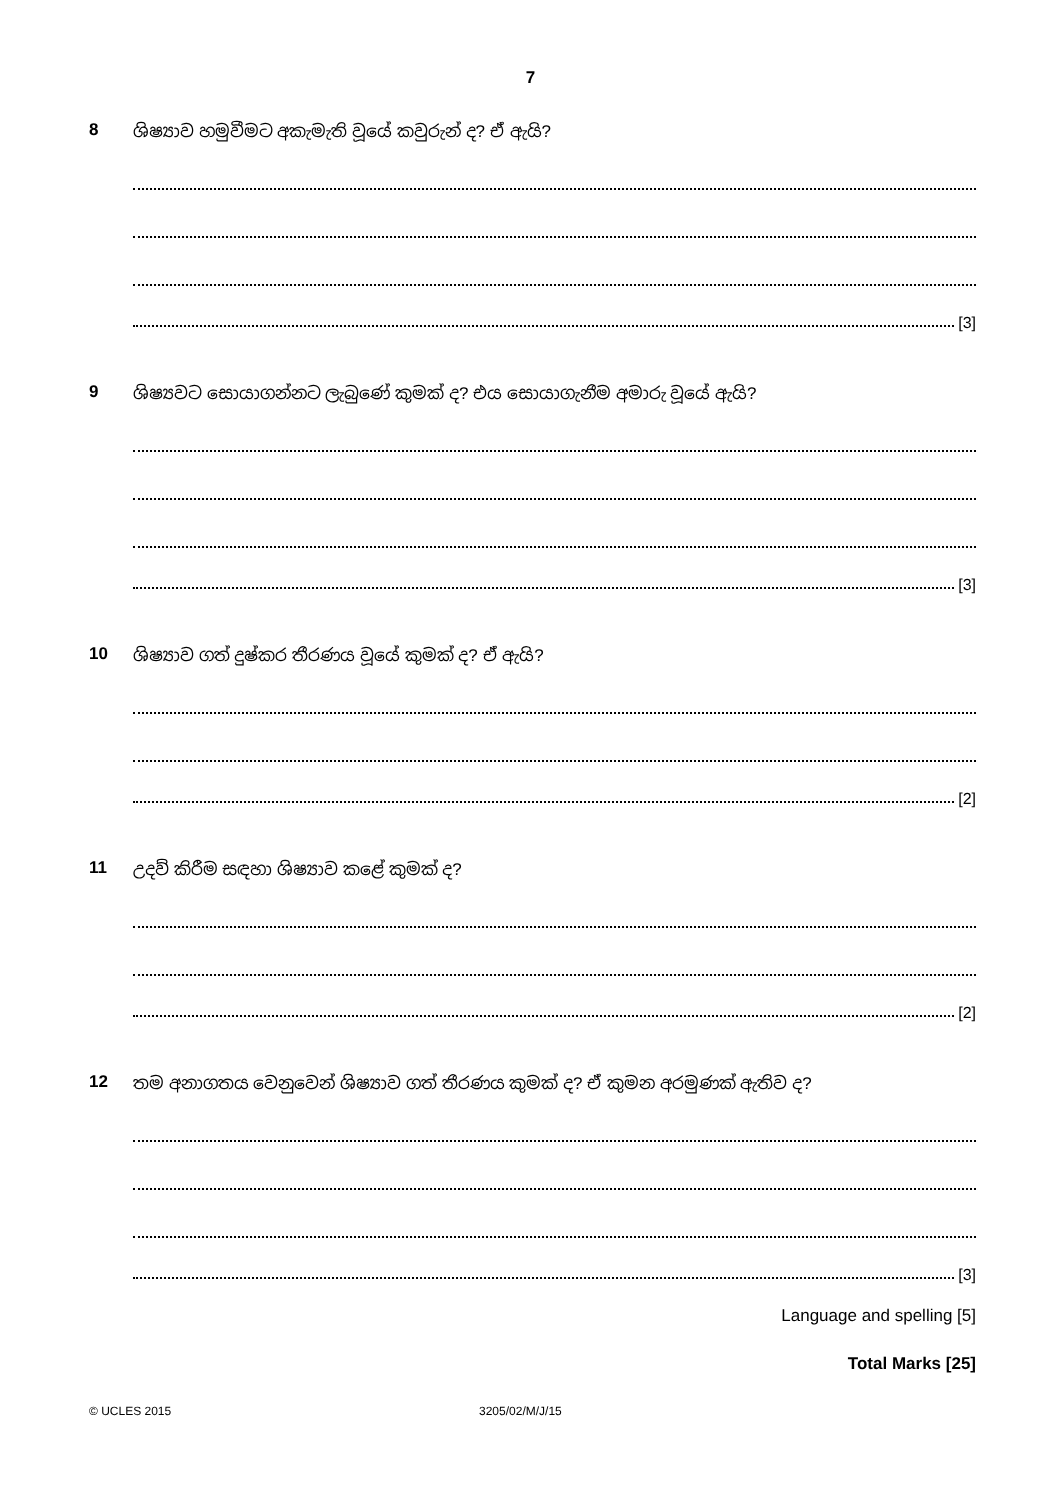7
8 ශිෂ්‍යාව හමුවීමට අකැමැති වූයේ කවුරුන් ද? ඒ ඇයි?
[3]
9 ශිෂ්‍යවට සොයාගන්නට ලැබුණේ කුමක් ද? එය සොයාගැනීම අමාරු වූයේ ඇයි?
[3]
10 ශිෂ්‍යාව ගත් දුෂ්කර තීරණය වූයේ කුමක් ද? ඒ ඇයි?
[2]
11 උදව් කිරීම සඳහා ශිෂ්‍යාව කළේ කුමක් ද?
[2]
12 තම අනාගතය වෙනුවෙන් ශිෂ්‍යාව ගත් තීරණය කුමක් ද? ඒ කුමන අරමුණක් ඇතිව ද?
[3]
Language and spelling [5]
Total Marks [25]
© UCLES 2015 3205/02/M/J/15